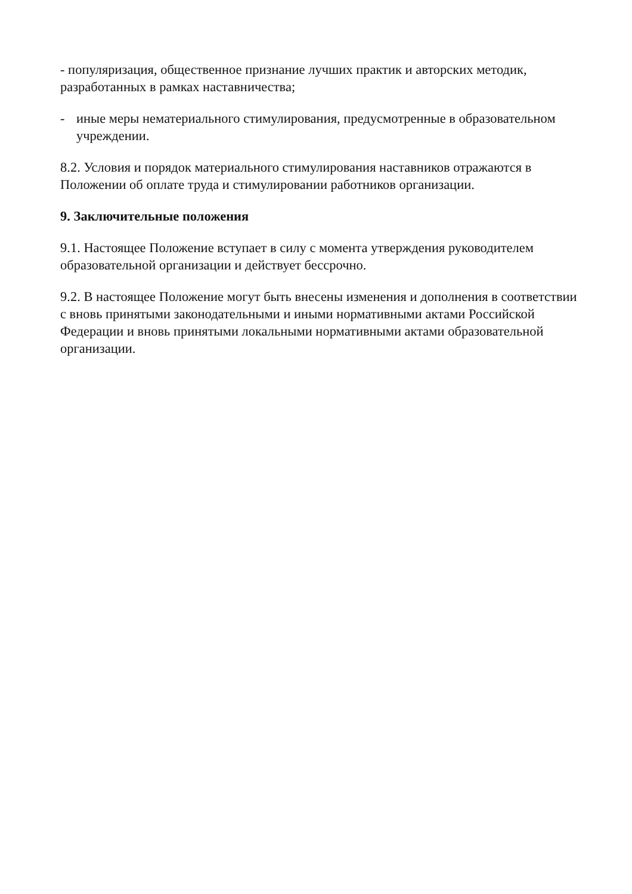- популяризация, общественное признание лучших практик и авторских методик, разработанных в рамках наставничества;
- иные меры нематериального стимулирования, предусмотренные в образовательном учреждении.
8.2. Условия и порядок материального стимулирования наставников отражаются в Положении об оплате труда и стимулировании работников организации.
9. Заключительные положения
9.1. Настоящее Положение вступает в силу с момента утверждения руководителем образовательной организации и действует бессрочно.
9.2. В настоящее Положение могут быть внесены изменения и дополнения в соответствии с вновь принятыми законодательными и иными нормативными актами Российской Федерации и вновь принятыми локальными нормативными актами образовательной организации.